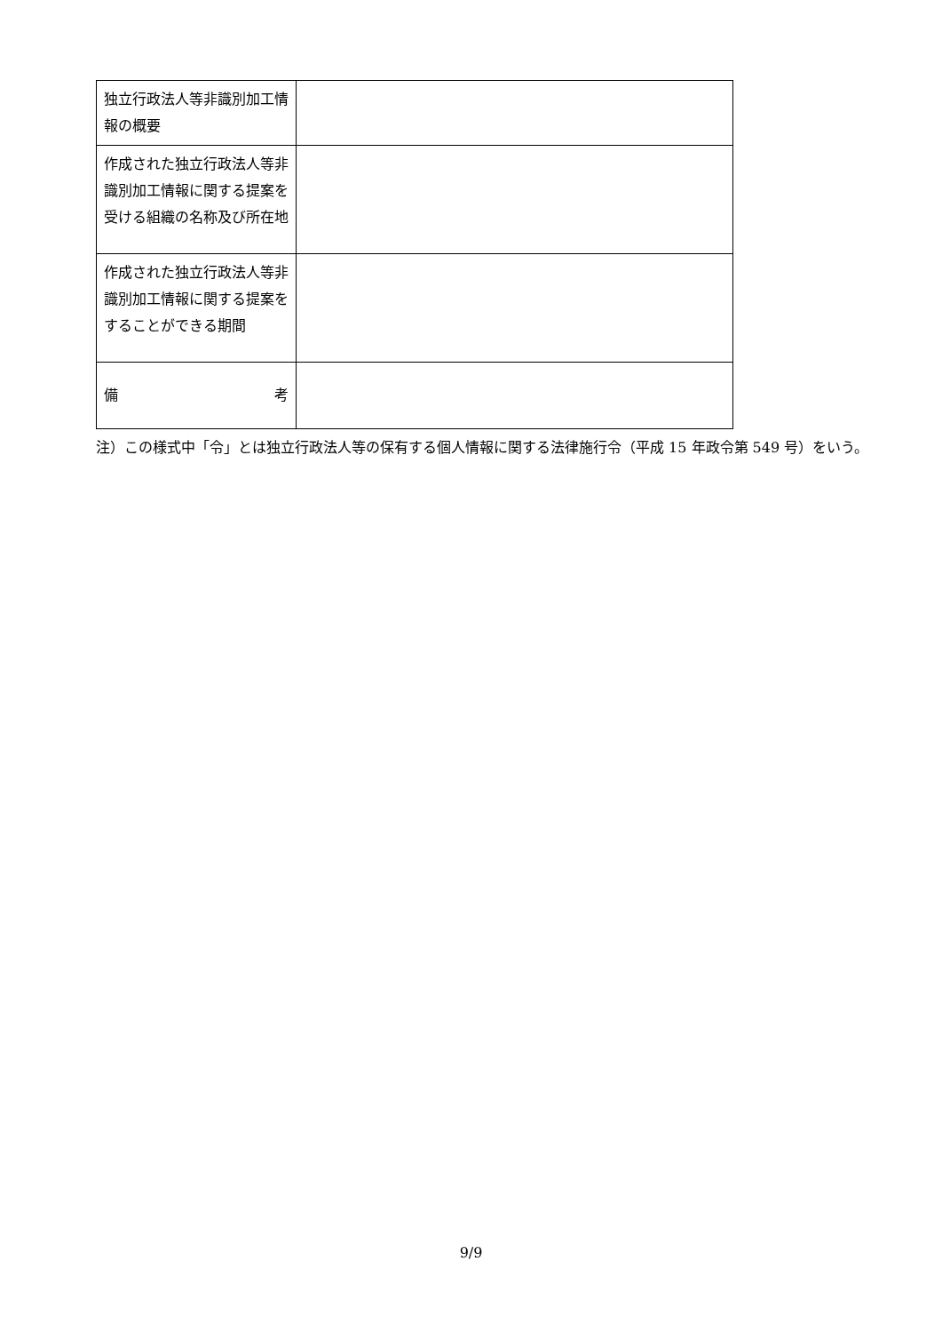| 独立行政法人等非識別加工情報の概要 | |
| 作成された独立行政法人等非識別加工情報に関する提案を受ける組織の名称及び所在地 | |
| 作成された独立行政法人等非識別加工情報に関する提案をすることができる期間 | |
| 備 考 | |
注）この様式中「令」とは独立行政法人等の保有する個人情報に関する法律施行令（平成 15 年政令第 549 号）をいう。
9/9